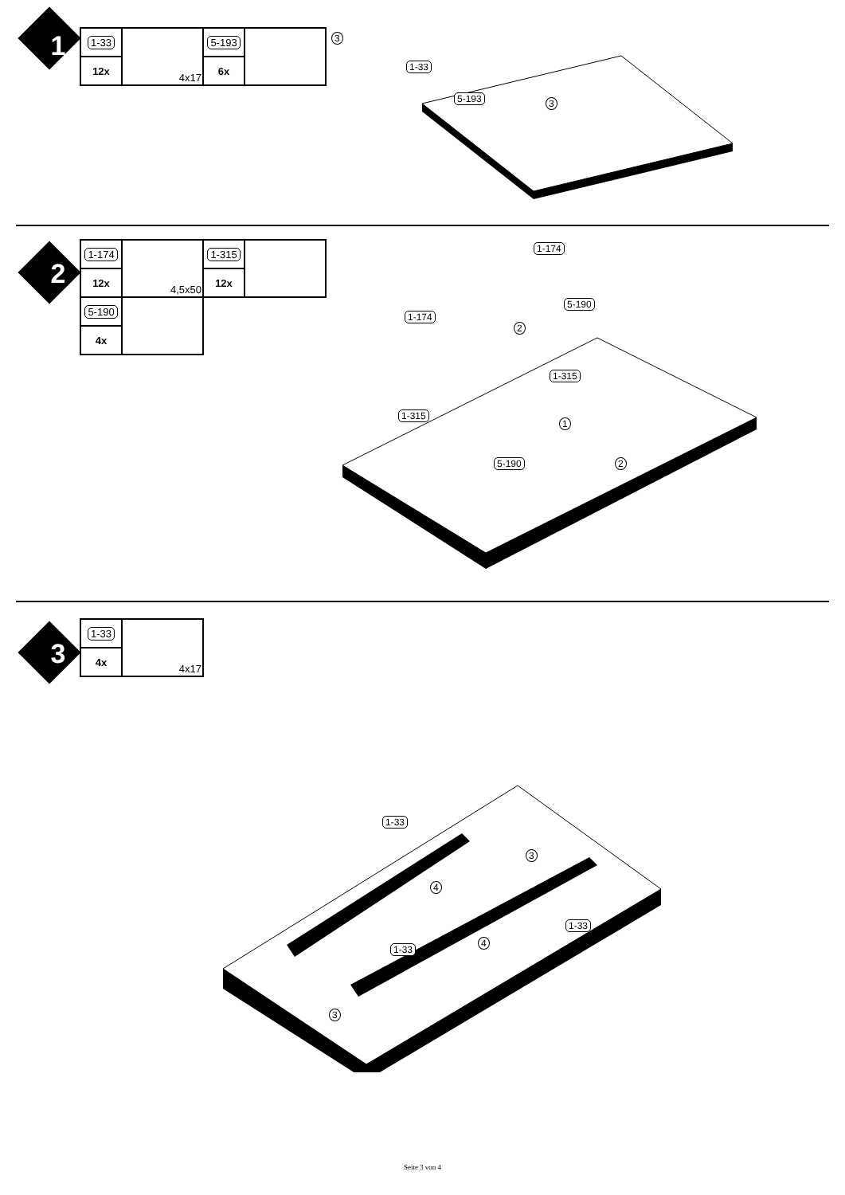1
| 1-33 | 4x17 | 5-193 | |
| 12x | | 6x | |
3
1-33
5-193 3
2
| 1-174 | 4,5x50 | 1-315 | |
| 12x | | 12x | |
| 5-190 | | | |
| 4x | | | |
1-174
1-174
5-190
1-315
1-315
5-190
2
1
2
3
| 1-33 | 4x17 |
| 4x | |
1-33
1-33
1-33
3
4
4
3
Seite 3 von 4